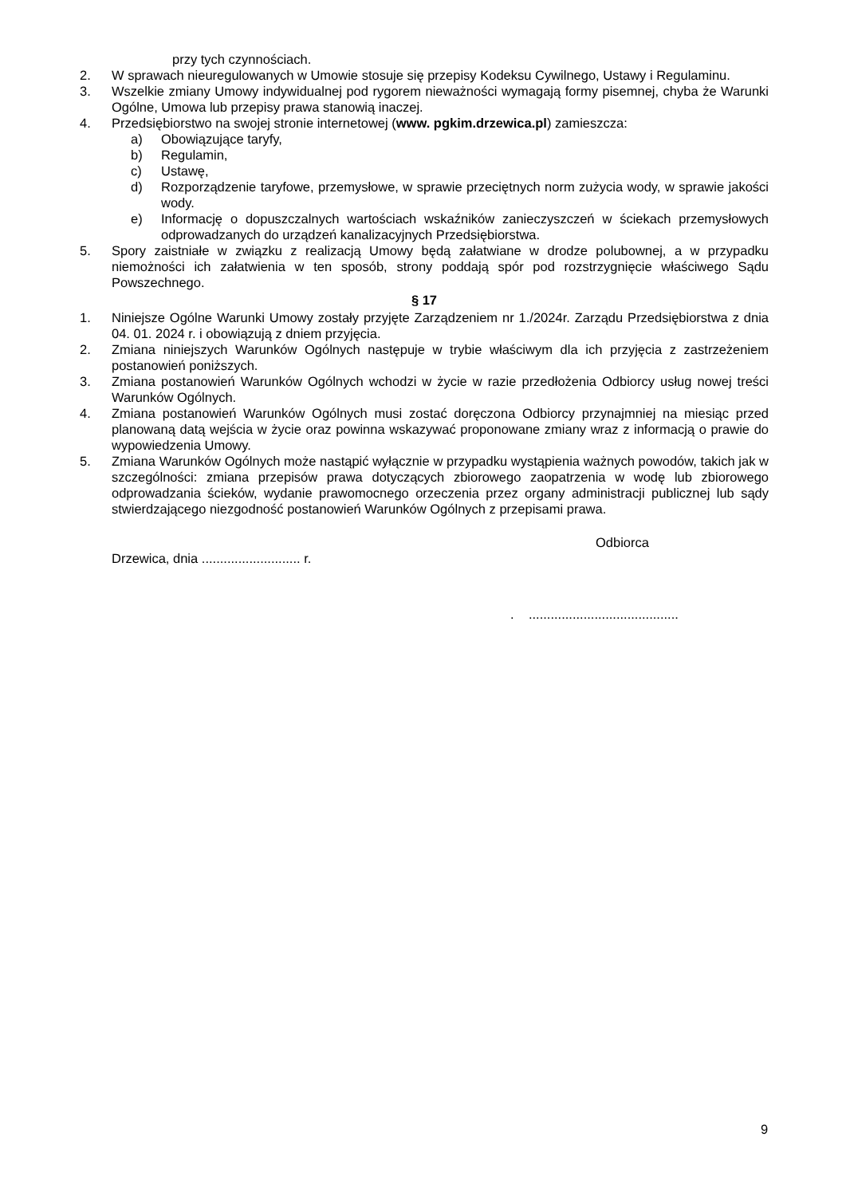przy tych czynnościach.
2. W sprawach nieuregulowanych w Umowie stosuje się przepisy Kodeksu Cywilnego, Ustawy i Regulaminu.
3. Wszelkie zmiany Umowy indywidualnej pod rygorem nieważności wymagają formy pisemnej, chyba że Warunki Ogólne, Umowa lub przepisy prawa stanowią inaczej.
4. Przedsiębiorstwo na swojej stronie internetowej (www. pgkim.drzewica.pl) zamieszcza:
a) Obowiązujące taryfy,
b) Regulamin,
c) Ustawę,
d) Rozporządzenie taryfowe, przemysłowe, w sprawie przeciętnych norm zużycia wody, w sprawie jakości wody.
e) Informację o dopuszczalnych wartościach wskaźników zanieczyszczeń w ściekach przemysłowych odprowadzanych do urządzeń kanalizacyjnych Przedsiębiorstwa.
5. Spory zaistniałe w związku z realizacją Umowy będą załatwiane w drodze polubownej, a w przypadku niemożności ich załatwienia w ten sposób, strony poddają spór pod rozstrzygnięcie właściwego Sądu Powszechnego.
§ 17
1. Niniejsze Ogólne Warunki Umowy zostały przyjęte Zarządzeniem nr 1./2024r. Zarządu Przedsiębiorstwa z dnia 04. 01. 2024 r. i obowiązują z dniem przyjęcia.
2. Zmiana niniejszych Warunków Ogólnych następuje w trybie właściwym dla ich przyjęcia z zastrzeżeniem postanowień poniższych.
3. Zmiana postanowień Warunków Ogólnych wchodzi w życie w razie przedłożenia Odbiorcy usług nowej treści Warunków Ogólnych.
4. Zmiana postanowień Warunków Ogólnych musi zostać doręczona Odbiorcy przynajmniej na miesiąc przed planowaną datą wejścia w życie oraz powinna wskazywać proponowane zmiany wraz z informacją o prawie do wypowiedzenia Umowy.
5. Zmiana Warunków Ogólnych może nastąpić wyłącznie w przypadku wystąpienia ważnych powodów, takich jak w szczególności: zmiana przepisów prawa dotyczących zbiorowego zaopatrzenia w wodę lub zbiorowego odprowadzania ścieków, wydanie prawomocnego orzeczenia przez organy administracji publicznej lub sądy stwierdzającego niezgodność postanowień Warunków Ogólnych z przepisami prawa.
Odbiorca
Drzewica, dnia ........................... r.
. .........................................
9